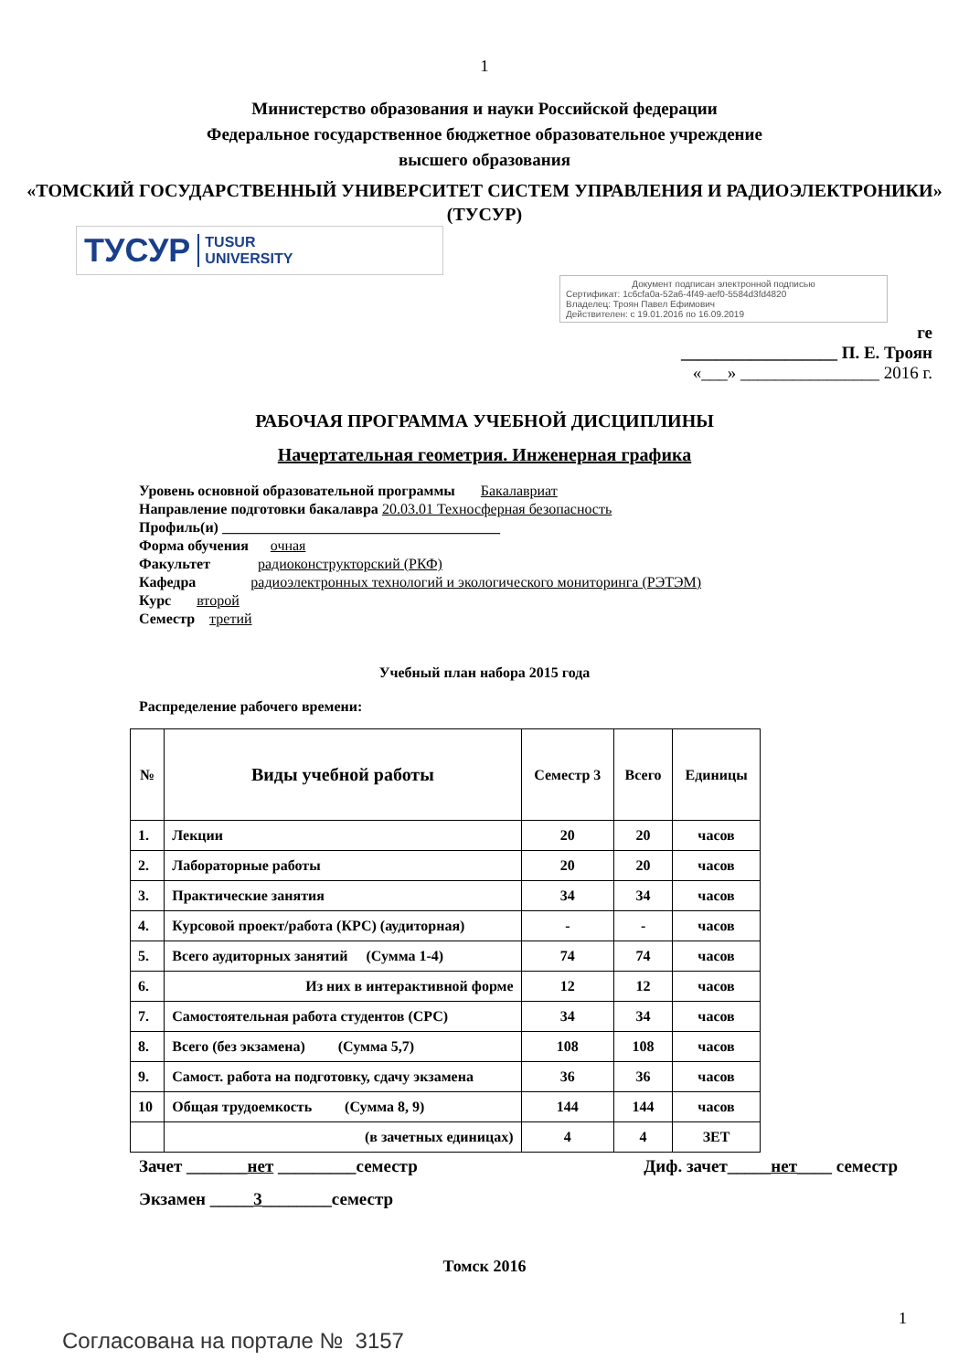1
Министерство образования и науки Российской федерации
Федеральное государственное бюджетное образовательное учреждение
высшего образования
«ТОМСКИЙ ГОСУДАРСТВЕННЫЙ УНИВЕРСИТЕТ СИСТЕМ УПРАВЛЕНИЯ И РАДИОЭЛЕКТРОНИКИ» (ТУСУР)
ТУСУР TUSUR
UNIVERSITY
Документ подписан электронной подписью
Сертификат: 1c6cfa0a-52a6-4f49-aef0-5584d3fd4820
Владелец: Троян Павел Ефимович
Действителен: с 19.01.2016 по 16.09.2019
ге
__________________ П. Е. Троян
«___» ________________ 2016 г.
РАБОЧАЯ ПРОГРАММА УЧЕБНОЙ ДИСЦИПЛИНЫ
Начертательная геометрия. Инженерная графика
Уровень основной образовательной программы Бакалавриат
Направление подготовки бакалавра 20.03.01 Техносферная безопасность
Профиль(и) ______________________________________
Форма обучения очная
Факультет радиоконструкторский (РКФ)
Кафедра радиоэлектронных технологий и экологического мониторинга (РЭТЭМ)
Курс второй
Семестр третий
Учебный план набора 2015 года
Распределение рабочего времени:
| № | Виды учебной работы | Семестр 3 | Всего | Единицы |
| --- | --- | --- | --- | --- |
| 1. | Лекции | 20 | 20 | часов |
| 2. | Лабораторные работы | 20 | 20 | часов |
| 3. | Практические занятия | 34 | 34 | часов |
| 4. | Курсовой проект/работа (КРС) (аудиторная) | - | - | часов |
| 5. | Всего аудиторных занятий (Сумма 1-4) | 74 | 74 | часов |
| 6. | Из них в интерактивной форме | 12 | 12 | часов |
| 7. | Самостоятельная работа студентов (СРС) | 34 | 34 | часов |
| 8. | Всего (без экзамена) (Сумма 5,7) | 108 | 108 | часов |
| 9. | Самост. работа на подготовку, сдачу экзамена | 36 | 36 | часов |
| 10 | Общая трудоемкость (Сумма 8, 9) | 144 | 144 | часов |
| | (в зачетных единицах) | 4 | 4 | ЗЕТ |
Зачет _______нет _________семестр Диф. зачет_____нет____ семестр
Экзамен _____3________семестр
Томск 2016
1
Согласована на портале № 3157